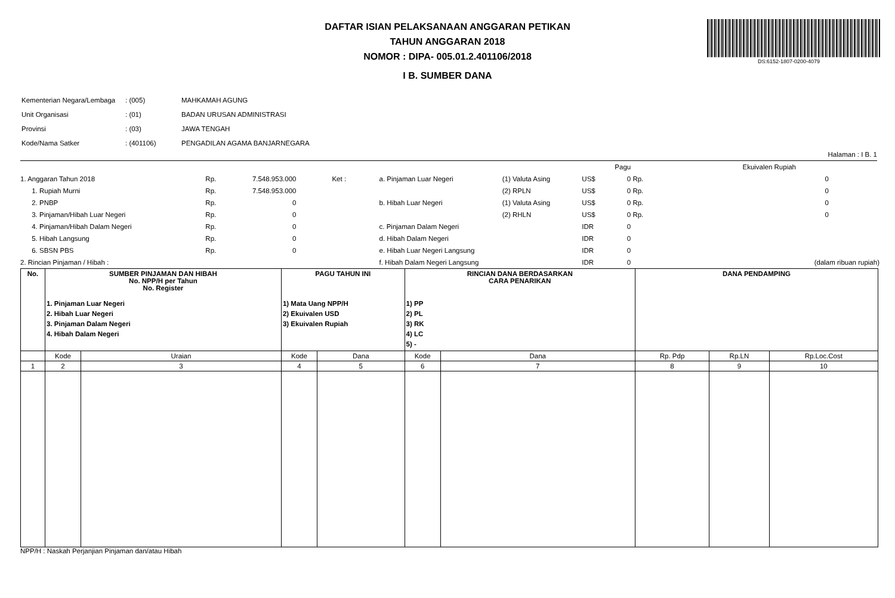DS:6152-1807-0200-4079
DAFTAR ISIAN PELAKSANAAN ANGGARAN PETIKAN
TAHUN ANGGARAN 2018
NOMOR : DIPA- 005.01.2.401106/2018
I B. SUMBER DANA
| Kementerian Negara/Lembaga | : (005) | MAHKAMAH AGUNG |
| Unit Organisasi | : (01) | BADAN URUSAN ADMINISTRASI |
| Provinsi | : (03) | JAWA TENGAH |
| Kode/Nama Satker | : (401106) | PENGADILAN AGAMA BANJARNEGARA |
Halaman : I B. 1
| | | | | | | | | Pagu | | Ekuivalen Rupiah |
| 1. Anggaran Tahun 2018 | Rp. | 7.548.953.000 | Ket : | a. Pinjaman Luar Negeri | (1) Valuta Asing | US$ | | 0 | Rp. | 0 |
| 1. Rupiah Murni | Rp. | 7.548.953.000 | | | (2) RPLN | US$ | | 0 | Rp. | 0 |
| 2. PNBP | Rp. | 0 | | b. Hibah Luar Negeri | (1) Valuta Asing | US$ | | 0 | Rp. | 0 |
| 3. Pinjaman/Hibah Luar Negeri | Rp. | 0 | | | (2) RHLN | US$ | | 0 | Rp. | 0 |
| 4. Pinjaman/Hibah Dalam Negeri | Rp. | 0 | | c. Pinjaman Dalam Negeri | | IDR | | 0 | | |
| 5. Hibah Langsung | Rp. | 0 | | d. Hibah Dalam Negeri | | IDR | | 0 | | |
| 6. SBSN PBS | Rp. | 0 | | e. Hibah Luar Negeri Langsung | | IDR | | 0 | | |
| 2. Rincian Pinjaman / Hibah : | | | | f. Hibah Dalam Negeri Langsung | | IDR | | 0 | | (dalam ribuan rupiah) |
| No. | SUMBER PINJAMAN DAN HIBAH No. NPP/H per Tahun No. Register 1. Pinjaman Luar Negeri 2. Hibah Luar Negeri 3. Pinjaman Dalam Negeri 4. Hibah Dalam Negeri | | PAGU TAHUN INI 1) Mata Uang NPP/H 2) Ekuivalen USD 3) Ekuivalen Rupiah | | RINCIAN DANA BERDASARKAN CARA PENARIKAN 1) PP 2) PL 3) RK 4) LC 5) - | | DANA PENDAMPING | | |
| --- | --- | --- | --- | --- | --- | --- | --- | --- | --- |
| | Kode | Uraian | Kode | Dana | Kode | Dana | Rp. Pdp | Rp.LN | Rp.Loc.Cost |
| 1 | 2 | 3 | 4 | 5 | 6 | 7 | 8 | 9 | 10 |
NPP/H : Naskah Perjanjian Pinjaman dan/atau Hibah